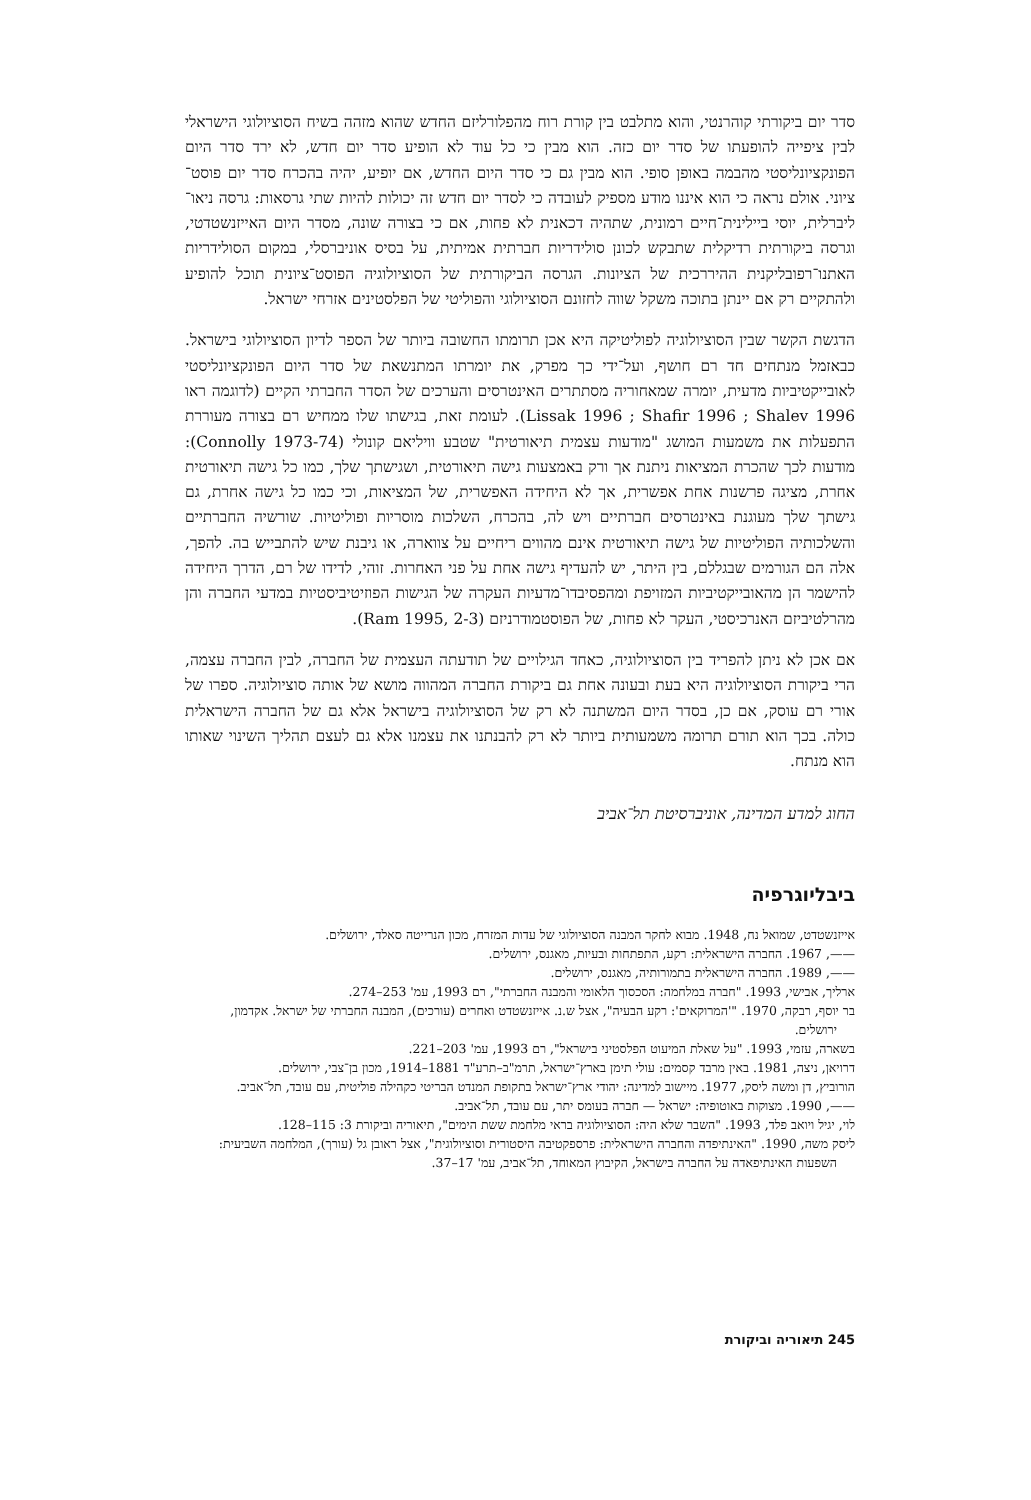סדר יום ביקורתי קוהרנטי, והוא מתלבט בין קורת רוח מהפלורליזם החדש שהוא מזהה בשיח הסוציולוגי הישראלי לבין ציפייה להופעתו של סדר יום כזה. הוא מבין כי כל עוד לא הופיע סדר יום חדש, לא ירד סדר היום הפונקציונליסטי מהבמה באופן סופי. הוא מבין גם כי סדר היום החדש, אם יופיע, יהיה בהכרח סדר יום פוסט־ציוני. אולם נראה כי הוא איננו מודע מספיק לעובדה כי לסדר יום חדש זה יכולות להיות שתי גרסאות: גרסה ניאו־ליברלית, יוסי ביילינית־חיים רמונית, שתהיה דכאנית לא פחות, אם כי בצורה שונה, מסדר היום האייזנשטדטי, וגרסה ביקורתית רדיקלית שתבקש לכונן סולידריות חברתית אמיתית, על בסיס אוניברסלי, במקום הסולידריות האתנו־רפובליקנית ההיררכית של הציונות. הגרסה הביקורתית של הסוציולוגיה הפוסט־ציונית תוכל להופיע ולהתקיים רק אם יינתן בתוכה משקל שווה לחזונם הסוציולוגי והפוליטי של הפלסטינים אזרחי ישראל.
הדגשת הקשר שבין הסוציולוגיה לפוליטיקה היא אכן תרומתו החשובה ביותר של הספר לדיון הסוציולוגי בישראל. כבאזמל מנתחים חד רם חושף, ועל־ידי כך מפרק, את יומרתו המתנשאת של סדר היום הפונקציונליסטי לאובייקטיביות מדעית, יומרה שמאחוריה מסתתרים האינטרסים והערכים של הסדר החברתי הקיים (לדוגמה ראו Lissak 1996 ; Shafir 1996 ; Shalev 1996). לעומת זאת, בגישתו שלו ממחיש רם בצורה מעוררת התפעלות את משמעות המושג "מודעות עצמית תיאורטית" שטבע וויליאם קונולי (Connolly 1973-74): מודעות לכך שהכרת המציאות ניתנת אך ורק באמצעות גישה תיאורטית, ושגישתך שלך, כמו כל גישה תיאורטית אחרת, מציגה פרשנות אחת אפשרית, אך לא היחידה האפשרית, של המציאות, וכי כמו כל גישה אחרת, גם גישתך שלך מעוגנת באינטרסים חברתיים ויש לה, בהכרח, השלכות מוסריות ופוליטיות. שורשיה החברתיים והשלכותיה הפוליטיות של גישה תיאורטית אינם מהווים ריחיים על צווארה, או גיבנת שיש להתבייש בה. להפך, אלה הם הגורמים שבגללם, בין היתר, יש להעדיף גישה אחת על פני האחרות. זוהי, לדידו של רם, הדרך היחידה להישמר הן מהאובייקטיביות המזויפת ומהפסיבדו־מדעיות העקרה של הגישות הפוזיטיביסטיות במדעי החברה והן מהרלטיביזם האנרכיסטי, העקר לא פחות, של הפוסטמודרניזם (Ram 1995, 2-3).
אם אכן לא ניתן להפריד בין הסוציולוגיה, כאחד הגילויים של תודעתה העצמית של החברה, לבין החברה עצמה, הרי ביקורת הסוציולוגיה היא בעת ובעונה אחת גם ביקורת החברה המהווה מושא של אותה סוציולוגיה. ספרו של אורי רם עוסק, אם כן, בסדר היום המשתנה לא רק של הסוציולוגיה בישראל אלא גם של החברה הישראלית כולה. בכך הוא תורם תרומה משמעותית ביותר לא רק להבנתנו את עצמנו אלא גם לעצם תהליך השינוי שאותו הוא מנתח.
החוג למדע המדינה, אוניברסיטת תל־אביב
ביבליוגרפיה
אייזנשטדט, שמואל נח, 1948. מבוא לחקר המבנה הסוציולוגי של עדות המזרח, מכון הנרייטה סאלד, ירושלים.
——, 1967. החברה הישראלית: רקע, התפתחות ובעיות, מאגנס, ירושלים.
——, 1989. החברה הישראלית בתמורותיה, מאגנס, ירושלים.
ארליך, אבישי, 1993. "חברה במלחמה: הסכסוך הלאומי והמבנה החברתי", רם 1993, עמ' 253–274.
בר יוסף, רבקה, 1970. "'המרוקאים': רקע הבעיה", אצל ש.נ. אייזנשטדט ואחרים (עורכים), המבנה החברתי של ישראל. אקדמון, ירושלים.
בשארה, עזמי, 1993. "על שאלת המיעוט הפלסטיני בישראל", רם 1993, עמ' 203–221.
דרויאן, ניצה, 1981. באין מרבד קסמים: עולי תימן בארץ־ישראל, תרמ"ב–תרע"ד 1881–1914, מכון בן־צבי, ירושלים.
הורוביץ, דן ומשה ליסק, 1977. מיישוב למדינה: יהודי ארץ־ישראל בתקופת המנדט הבריטי כקהילה פוליטית, עם עובד, תל־אביב.
——, 1990. מצוקות באוטופיה: ישראל — חברה בעומס יתר, עם עובד, תל־אביב.
לוי, יגיל ויואב פלד, 1993. "השבר שלא היה: הסוציולוגיה בראי מלחמת ששת הימים", תיאוריה וביקורת 3: 115–128.
ליסק משה, 1990. "האינתיפדה והחברה הישראלית: פרספקטיבה היסטורית וסוציולוגית", אצל ראובן גל (עורך), המלחמה השביעית: השפעות האינתיפאדה על החברה בישראל, הקיבוץ המאוחד, תל־אביב, עמ' 17–37.
245 תיאוריה וביקורת